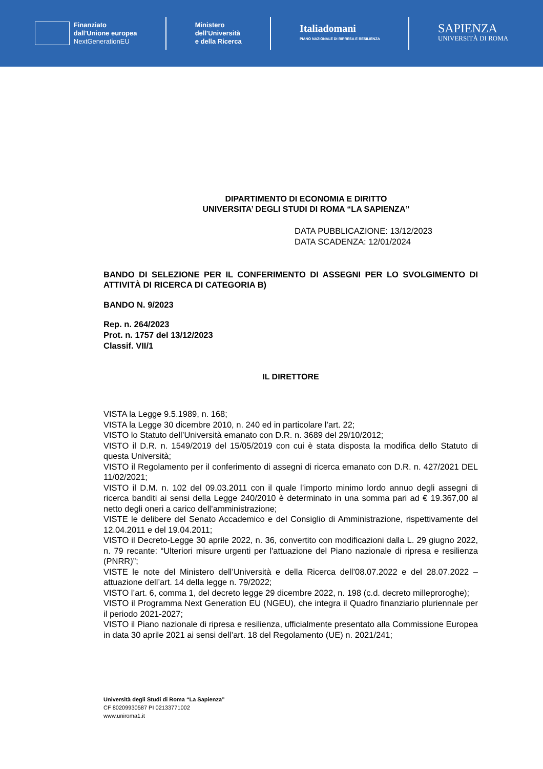Finanziato
dall'Unione europea
NextGenerationEU
Ministero
dell'Università
e della Ricerca
Italiadomani
PIANO NAZIONALE DI RIPRESA E RESILIENZA
SAPIENZA
UNIVERSITÀ DI ROMA
DIPARTIMENTO DI ECONOMIA E DIRITTO
UNIVERSITA’ DEGLI STUDI DI ROMA “LA SAPIENZA”
DATA PUBBLICAZIONE: 13/12/2023
DATA SCADENZA: 12/01/2024
BANDO DI SELEZIONE PER IL CONFERIMENTO DI ASSEGNI PER LO SVOLGIMENTO DI ATTIVITÀ DI RICERCA DI CATEGORIA B)
BANDO N. 9/2023
Rep. n. 264/2023
Prot. n. 1757 del 13/12/2023
Classif. VII/1
IL DIRETTORE
VISTA la Legge 9.5.1989, n. 168;
VISTA la Legge 30 dicembre 2010, n. 240 ed in particolare l’art. 22;
VISTO lo Statuto dell’Università emanato con D.R. n. 3689 del 29/10/2012;
VISTO il D.R. n. 1549/2019 del 15/05/2019 con cui è stata disposta la modifica dello Statuto di questa Università;
VISTO il Regolamento per il conferimento di assegni di ricerca emanato con D.R. n. 427/2021 DEL 11/02/2021;
VISTO il D.M. n. 102 del 09.03.2011 con il quale l’importo minimo lordo annuo degli assegni di ricerca banditi ai sensi della Legge 240/2010 è determinato in una somma pari ad € 19.367,00 al netto degli oneri a carico dell’amministrazione;
VISTE le delibere del Senato Accademico e del Consiglio di Amministrazione, rispettivamente del 12.04.2011 e del 19.04.2011;
VISTO il Decreto-Legge 30 aprile 2022, n. 36, convertito con modificazioni dalla L. 29 giugno 2022, n. 79 recante: “Ulteriori misure urgenti per l'attuazione del Piano nazionale di ripresa e resilienza (PNRR)”;
VISTE le note del Ministero dell’Università e della Ricerca dell’08.07.2022 e del 28.07.2022 – attuazione dell’art. 14 della legge n. 79/2022;
VISTO l’art. 6, comma 1, del decreto legge 29 dicembre 2022, n. 198 (c.d. decreto milleproroghe);
VISTO il Programma Next Generation EU (NGEU), che integra il Quadro finanziario pluriennale per il periodo 2021-2027;
VISTO il Piano nazionale di ripresa e resilienza, ufficialmente presentato alla Commissione Europea in data 30 aprile 2021 ai sensi dell’art. 18 del Regolamento (UE) n. 2021/241;
Università degli Studi di Roma “La Sapienza”
CF 80209930587 PI 02133771002
www.uniroma1.it